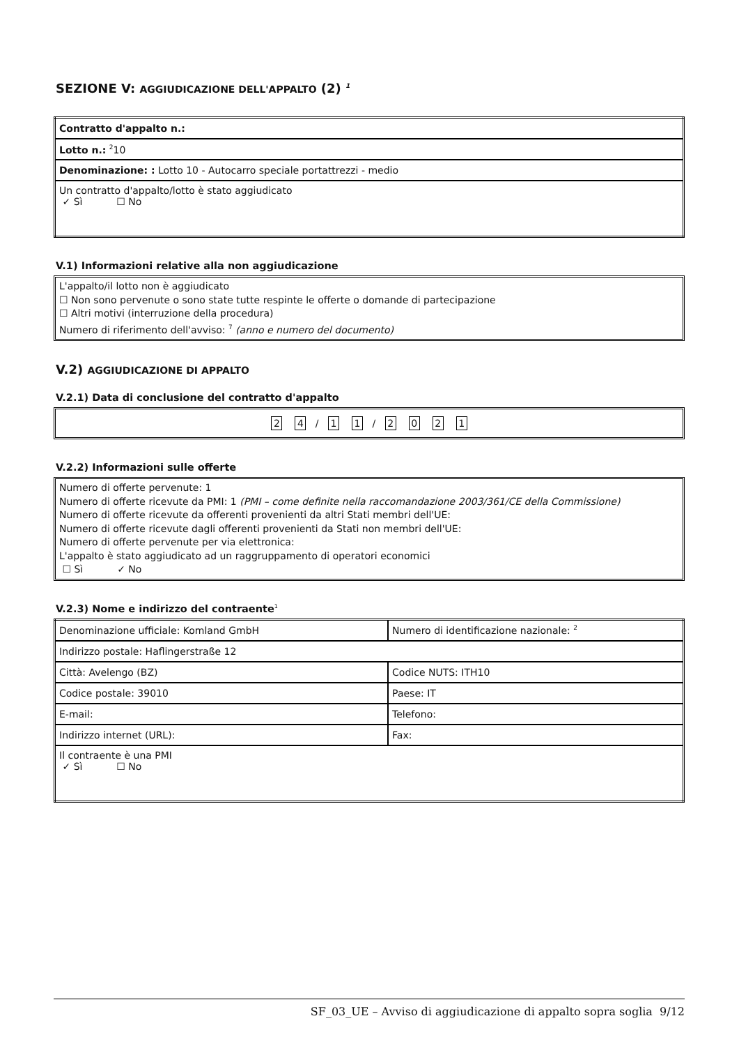SEZIONE V: AGGIUDICAZIONE DELL'APPALTO (2) <sup>1</sup>
| Contratto d'appalto n.: |
| Lotto n.: <sup>2</sup>10 |
| Denominazione: : Lotto 10 - Autocarro speciale portattrezzi - medio |
| Un contratto d'appalto/lotto è stato aggiudicato ✓ Sì ☐ No |
V.1) Informazioni relative alla non aggiudicazione
L'appalto/il lotto non è aggiudicato
☐ Non sono pervenute o sono state tutte respinte le offerte o domande di partecipazione
☐ Altri motivi (interruzione della procedura)
Numero di riferimento dell'avviso: <sup>7</sup> (anno e numero del documento)
V.2) AGGIUDICAZIONE DI APPALTO
V.2.1) Data di conclusione del contratto d'appalto
2 4 / 1 1 / 2021
V.2.2) Informazioni sulle offerte
Numero di offerte pervenute: 1
Numero di offerte ricevute da PMI: 1 (PMI – come definite nella raccomandazione 2003/361/CE della Commissione)
Numero di offerte ricevute da offerenti provenienti da altri Stati membri dell'UE:
Numero di offerte ricevute dagli offerenti provenienti da Stati non membri dell'UE:
Numero di offerte pervenute per via elettronica:
L'appalto è stato aggiudicato ad un raggruppamento di operatori economici
☐ Sì ✓ No
V.2.3) Nome e indirizzo del contraente<sup>1</sup>
| Denominazione ufficiale: Komland GmbH | Numero di identificazione nazionale: <sup>2</sup> |
| Indirizzo postale: Haflingerstraße 12 | |
| Città: Avelengo (BZ) | Codice NUTS: ITH10 |
| Codice postale: 39010 | Paese: IT |
| E-mail: | Telefono: |
| Indirizzo internet (URL): | Fax: |
| Il contraente è una PMI ✓ Sì ☐ No | |
SF_03_UE – Avviso di aggiudicazione di appalto sopra soglia 9/12